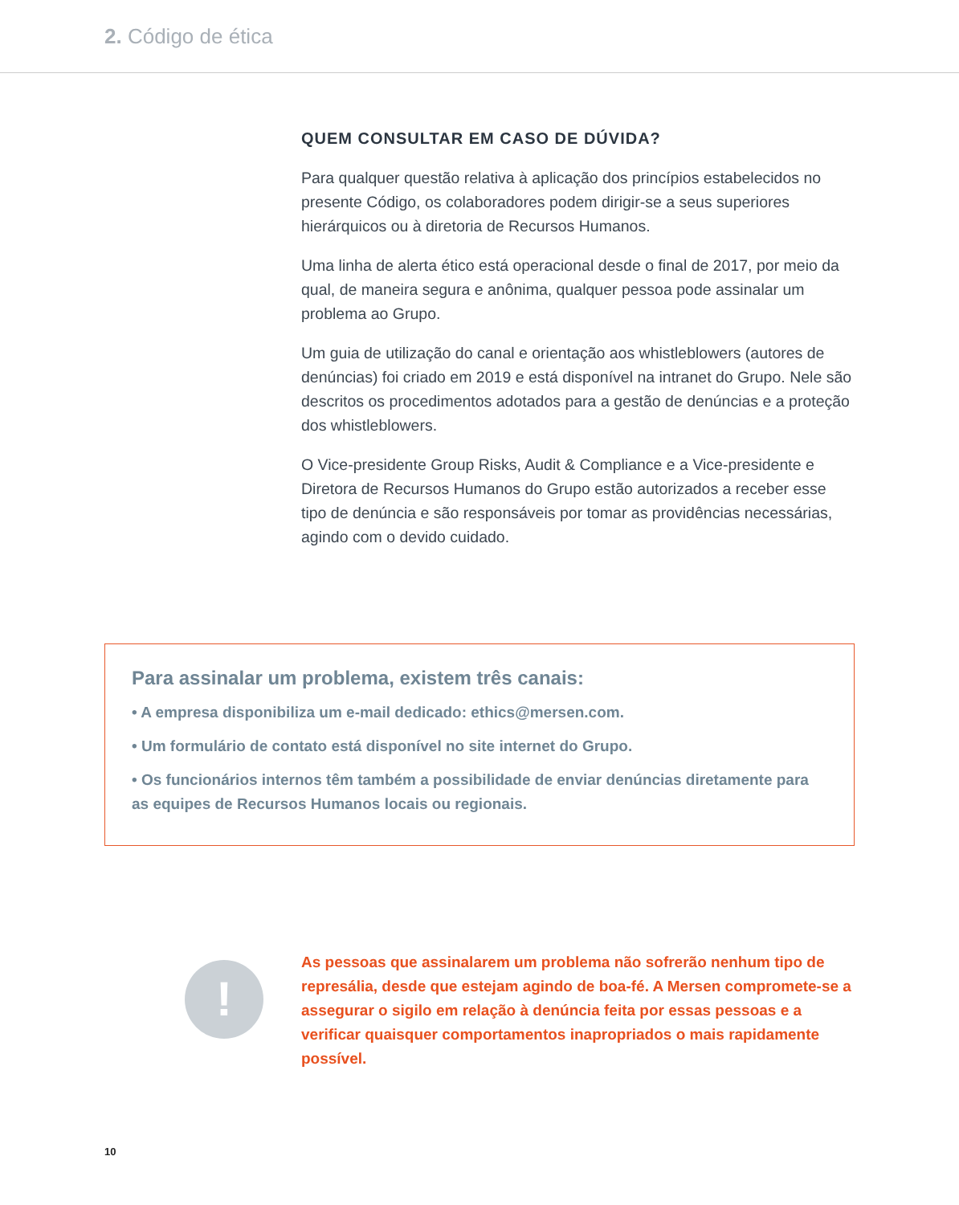2. Código de ética
QUEM CONSULTAR EM CASO DE DÚVIDA?
Para qualquer questão relativa à aplicação dos princípios estabelecidos no presente Código, os colaboradores podem dirigir-se a seus superiores hierárquicos ou à diretoria de Recursos Humanos.
Uma linha de alerta ético está operacional desde o final de 2017, por meio da qual, de maneira segura e anônima, qualquer pessoa pode assinalar um problema ao Grupo.
Um guia de utilização do canal e orientação aos whistleblowers (autores de denúncias) foi criado em 2019 e está disponível na intranet do Grupo. Nele são descritos os procedimentos adotados para a gestão de denúncias e a proteção dos whistleblowers.
O Vice-presidente Group Risks, Audit & Compliance e a Vice-presidente e Diretora de Recursos Humanos do Grupo estão autorizados a receber esse tipo de denúncia e são responsáveis por tomar as providências necessárias, agindo com o devido cuidado.
Para assinalar um problema, existem três canais:
• A empresa disponibiliza um e-mail dedicado: ethics@mersen.com.
• Um formulário de contato está disponível no site internet do Grupo.
• Os funcionários internos têm também a possibilidade de enviar denúncias diretamente para as equipes de Recursos Humanos locais ou regionais.
!
As pessoas que assinalarem um problema não sofrerão nenhum tipo de represália, desde que estejam agindo de boa-fé. A Mersen compromete-se a assegurar o sigilo em relação à denúncia feita por essas pessoas e a verificar quaisquer comportamentos inapropriados o mais rapidamente possível.
10